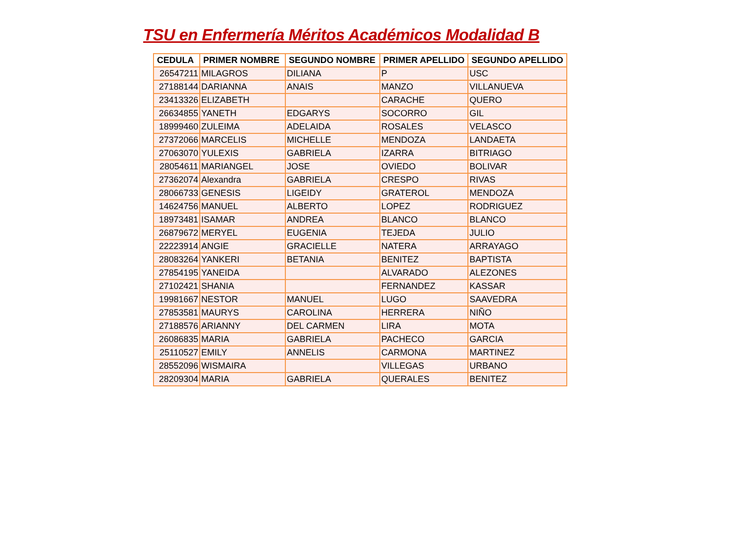TSU en Enfermería Méritos Académicos Modalidad B
| CEDULA | PRIMER NOMBRE | SEGUNDO NOMBRE | PRIMER APELLIDO | SEGUNDO APELLIDO |
| --- | --- | --- | --- | --- |
| 26547211 | MILAGROS | DILIANA | P | USC |
| 27188144 | DARIANNA | ANAIS | MANZO | VILLANUEVA |
| 23413326 | ELIZABETH | | CARACHE | QUERO |
| 26634855 | YANETH | EDGARYS | SOCORRO | GIL |
| 18999460 | ZULEIMA | ADELAIDA | ROSALES | VELASCO |
| 27372066 | MARCELIS | MICHELLE | MENDOZA | LANDAETA |
| 27063070 | YULEXIS | GABRIELA | IZARRA | BITRIAGO |
| 28054611 | MARIANGEL | JOSE | OVIEDO | BOLIVAR |
| 27362074 | Alexandra | GABRIELA | CRESPO | RIVAS |
| 28066733 | GENESIS | LIGEIDY | GRATEROL | MENDOZA |
| 14624756 | MANUEL | ALBERTO | LOPEZ | RODRIGUEZ |
| 18973481 | ISAMAR | ANDREA | BLANCO | BLANCO |
| 26879672 | MERYEL | EUGENIA | TEJEDA | JULIO |
| 22223914 | ANGIE | GRACIELLE | NATERA | ARRAYAGO |
| 28083264 | YANKERI | BETANIA | BENITEZ | BAPTISTA |
| 27854195 | YANEIDA | | ALVARADO | ALEZONES |
| 27102421 | SHANIA | | FERNANDEZ | KASSAR |
| 19981667 | NESTOR | MANUEL | LUGO | SAAVEDRA |
| 27853581 | MAURYS | CAROLINA | HERRERA | NIÑO |
| 27188576 | ARIANNY | DEL CARMEN | LIRA | MOTA |
| 26086835 | MARIA | GABRIELA | PACHECO | GARCIA |
| 25110527 | EMILY | ANNELIS | CARMONA | MARTINEZ |
| 28552096 | WISMAIRA | | VILLEGAS | URBANO |
| 28209304 | MARIA | GABRIELA | QUERALES | BENITEZ |